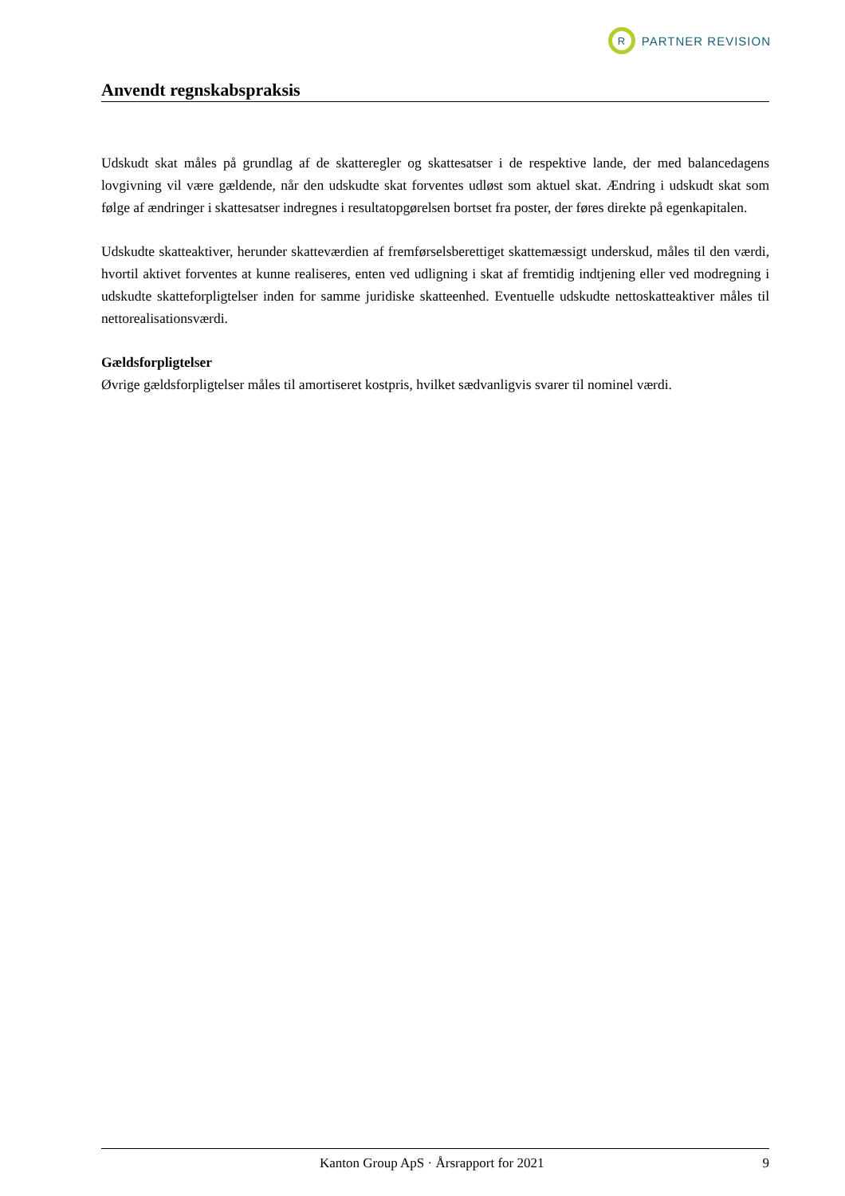R
PARTNER REVISION
Anvendt regnskabspraksis
Udskudt skat måles på grundlag af de skatteregler og skattesatser i de respektive lande, der med balance­dagens lovgivning vil være gældende, når den udskudte skat forventes udløst som aktuel skat. Ændring i udskudt skat som følge af ændringer i skattesatser indregnes i resultatopgørelsen bortset fra poster, der føres direkte på egenkapitalen.
Udskudte skatteaktiver, herunder skatteværdien af fremførselsberettiget skattemæssigt underskud, måles til den værdi, hvortil aktivet forventes at kunne realiseres, enten ved udligning i skat af fremtidig indtje­ning eller ved modregning i udskudte skatteforpligtelser inden for samme juridiske skatteenhed. Eventu­elle udskudte nettoskatteaktiver måles til nettorealisationsværdi.
Gældsforpligtelser
Øvrige gældsforpligtelser måles til amortiseret kostpris, hvilket sædvanligvis svarer til nominel værdi.
Kanton Group ApS · Årsrapport for 2021 9